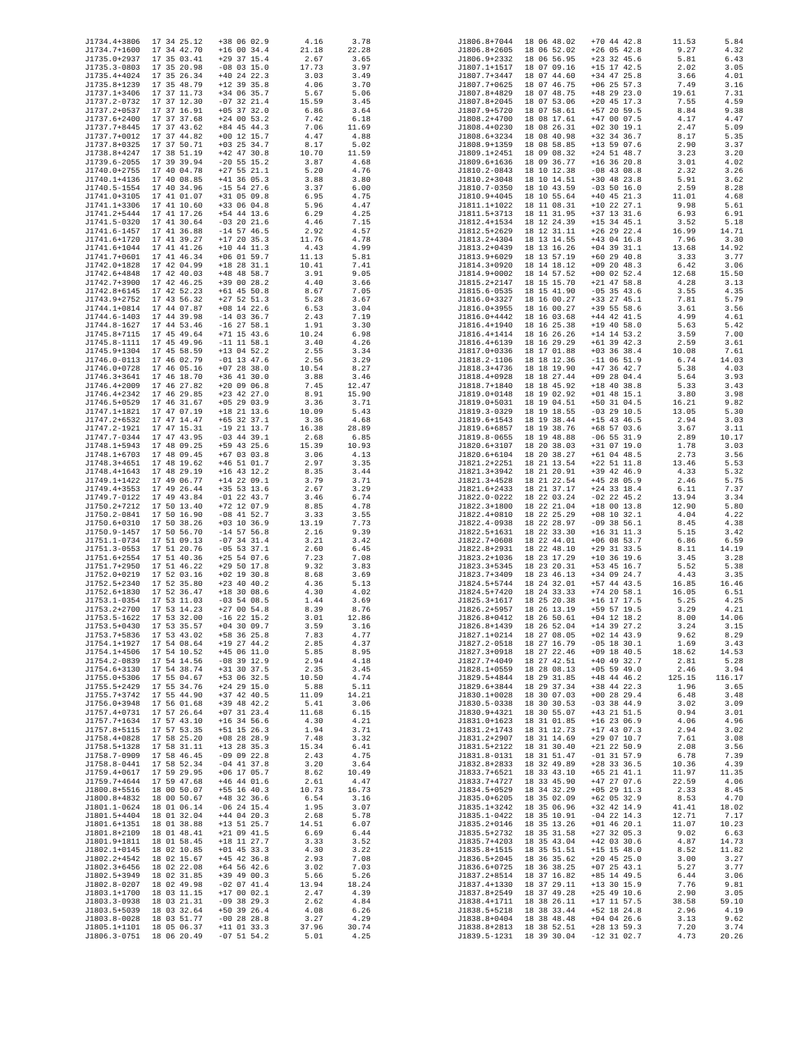| J1734.4+3806 | 17 34 25.12 | +38 06 02.9 | 4.16 | 3.78 |
| J1734.7+1600 | 17 34 42.70 | +16 00 34.4 | 21.18 | 22.28 |
| J1735.0+2937 | 17 35 03.41 | +29 37 15.4 | 2.67 | 3.65 |
| J1735.3-0803 | 17 35 20.98 | -08 03 15.0 | 17.73 | 3.97 |
| J1735.4+4024 | 17 35 26.34 | +40 24 22.3 | 3.03 | 3.49 |
| J1735.8+1239 | 17 35 48.79 | +12 39 35.8 | 4.06 | 3.70 |
| J1737.1+3406 | 17 37 11.73 | +34 06 35.7 | 5.67 | 5.06 |
| J1737.2-0732 | 17 37 12.30 | -07 32 21.4 | 15.59 | 3.45 |
| J1737.2+0537 | 17 37 16.91 | +05 37 32.0 | 6.86 | 3.64 |
| J1737.6+2400 | 17 37 37.68 | +24 00 53.2 | 7.42 | 6.18 |
| J1737.7+8445 | 17 37 43.62 | +84 45 44.3 | 7.06 | 11.69 |
| J1737.7+0012 | 17 37 44.82 | +00 12 15.7 | 4.47 | 4.88 |
| J1737.8+0325 | 17 37 50.71 | +03 25 34.7 | 8.17 | 5.02 |
| J1738.8+4247 | 17 38 51.19 | +42 47 30.8 | 10.70 | 11.59 |
| J1739.6-2055 | 17 39 39.94 | -20 55 15.2 | 3.87 | 4.68 |
| J1740.0+2755 | 17 40 04.78 | +27 55 21.1 | 5.20 | 4.76 |
| J1740.1+4136 | 17 40 08.85 | +41 36 05.3 | 3.88 | 3.80 |
| J1740.5-1554 | 17 40 34.96 | -15 54 27.6 | 3.37 | 6.00 |
| J1741.0+3105 | 17 41 01.07 | +31 05 09.8 | 6.95 | 4.75 |
| J1741.1+3306 | 17 41 10.60 | +33 06 04.8 | 5.96 | 4.47 |
| J1741.2+5444 | 17 41 17.26 | +54 44 13.6 | 6.29 | 4.25 |
| J1741.5-0320 | 17 41 30.64 | -03 20 21.6 | 4.46 | 7.15 |
| J1741.6-1457 | 17 41 36.88 | -14 57 46.5 | 2.92 | 4.57 |
| J1741.6+1720 | 17 41 39.27 | +17 20 35.3 | 11.76 | 4.78 |
| J1741.6+1044 | 17 41 41.26 | +10 44 11.3 | 4.43 | 4.99 |
| J1741.7+0601 | 17 41 46.34 | +06 01 59.7 | 11.13 | 5.81 |
| J1742.0+1828 | 17 42 04.99 | +18 28 31.1 | 10.41 | 7.41 |
| J1742.6+4848 | 17 42 40.03 | +48 48 58.7 | 3.91 | 9.05 |
| J1742.7+3900 | 17 42 46.25 | +39 00 28.2 | 4.40 | 3.66 |
| J1742.8+6145 | 17 42 52.23 | +61 45 50.8 | 8.67 | 7.05 |
| J1743.9+2752 | 17 43 56.32 | +27 52 51.3 | 5.28 | 3.67 |
| J1744.1+0814 | 17 44 07.87 | +08 14 22.6 | 6.53 | 3.04 |
| J1744.6-1403 | 17 44 39.98 | -14 03 36.7 | 2.43 | 7.19 |
| J1744.8-1627 | 17 44 53.46 | -16 27 58.1 | 1.91 | 3.30 |
| J1745.8+7115 | 17 45 49.64 | +71 15 43.6 | 10.24 | 6.98 |
| J1745.8-1111 | 17 45 49.96 | -11 11 58.1 | 3.40 | 4.26 |
| J1745.9+1304 | 17 45 58.59 | +13 04 52.2 | 2.55 | 3.34 |
| J1746.0-0113 | 17 46 02.79 | -01 13 47.6 | 2.56 | 3.29 |
| J1746.0+0728 | 17 46 05.16 | +07 28 38.0 | 10.54 | 8.27 |
| J1746.3+3641 | 17 46 18.70 | +36 41 30.0 | 3.88 | 3.46 |
| J1746.4+2009 | 17 46 27.82 | +20 09 06.8 | 7.45 | 12.47 |
| J1746.4+2342 | 17 46 29.85 | +23 42 27.0 | 8.91 | 15.90 |
| J1746.5+0529 | 17 46 31.67 | +05 29 03.9 | 3.36 | 3.71 |
| J1747.1+1821 | 17 47 07.19 | +18 21 13.6 | 10.09 | 5.43 |
| J1747.2+6532 | 17 47 14.47 | +65 32 37.1 | 3.36 | 4.68 |
| J1747.2-1921 | 17 47 15.31 | -19 21 13.7 | 16.38 | 28.89 |
| J1747.7-0344 | 17 47 43.95 | -03 44 39.1 | 2.68 | 6.85 |
| J1748.1+5943 | 17 48 09.25 | +59 43 25.6 | 15.39 | 10.93 |
| J1748.1+6703 | 17 48 09.45 | +67 03 03.8 | 3.06 | 4.13 |
| J1748.3+4651 | 17 48 19.62 | +46 51 01.7 | 2.97 | 3.35 |
| J1748.4+1643 | 17 48 29.19 | +16 43 12.2 | 8.35 | 3.44 |
| J1749.1+1422 | 17 49 06.77 | +14 22 09.1 | 3.79 | 3.71 |
| J1749.4+3553 | 17 49 26.44 | +35 53 13.6 | 2.67 | 3.29 |
| J1749.7-0122 | 17 49 43.84 | -01 22 43.7 | 3.46 | 6.74 |
| J1750.2+7212 | 17 50 13.40 | +72 12 07.9 | 8.85 | 4.78 |
| J1750.2-0841 | 17 50 16.90 | -08 41 52.7 | 3.33 | 3.55 |
| J1750.6+0310 | 17 50 38.26 | +03 10 36.9 | 13.19 | 7.73 |
| J1750.9-1457 | 17 50 56.70 | -14 57 56.8 | 2.16 | 9.39 |
| J1751.1-0734 | 17 51 09.13 | -07 34 31.4 | 3.21 | 3.42 |
| J1751.3-0553 | 17 51 20.76 | -05 53 37.1 | 2.60 | 6.45 |
| J1751.6+2554 | 17 51 40.36 | +25 54 07.6 | 7.23 | 7.08 |
| J1751.7+2950 | 17 51 46.22 | +29 50 17.8 | 9.32 | 3.83 |
| J1752.0+0219 | 17 52 03.16 | +02 19 30.8 | 8.68 | 3.69 |
| J1752.5+2340 | 17 52 35.80 | +23 40 40.2 | 4.36 | 5.13 |
| J1752.6+1830 | 17 52 36.47 | +18 30 08.6 | 4.30 | 4.02 |
| J1753.1-0354 | 17 53 11.03 | -03 54 08.5 | 1.44 | 3.69 |
| J1753.2+2700 | 17 53 14.23 | +27 00 54.8 | 8.39 | 8.76 |
| J1753.5-1622 | 17 53 32.00 | -16 22 15.2 | 3.01 | 12.86 |
| J1753.5+0430 | 17 53 35.57 | +04 30 09.7 | 3.59 | 3.16 |
| J1753.7+5836 | 17 53 43.02 | +58 36 25.8 | 7.83 | 4.77 |
| J1754.1+1927 | 17 54 08.64 | +19 27 44.2 | 2.85 | 4.37 |
| J1754.1+4506 | 17 54 10.52 | +45 06 11.0 | 5.85 | 8.95 |
| J1754.2-0839 | 17 54 14.56 | -08 39 12.9 | 2.94 | 4.18 |
| J1754.6+3130 | 17 54 38.74 | +31 30 37.5 | 2.35 | 3.45 |
| J1755.0+5306 | 17 55 04.67 | +53 06 32.5 | 10.50 | 4.74 |
| J1755.5+2429 | 17 55 34.76 | +24 29 15.0 | 5.88 | 5.11 |
| J1755.7+3742 | 17 55 44.90 | +37 42 40.5 | 11.09 | 14.21 |
| J1756.0+3948 | 17 56 01.68 | +39 48 42.2 | 5.41 | 3.06 |
| J1757.4+0731 | 17 57 26.64 | +07 31 23.4 | 11.68 | 6.15 |
| J1757.7+1634 | 17 57 43.10 | +16 34 56.6 | 4.30 | 4.21 |
| J1757.8+5115 | 17 57 53.35 | +51 15 26.3 | 1.94 | 3.71 |
| J1758.4+0828 | 17 58 25.20 | +08 28 28.9 | 7.48 | 3.32 |
| J1758.5+1328 | 17 58 31.11 | +13 28 35.3 | 15.34 | 6.41 |
| J1758.7-0909 | 17 58 46.45 | -09 09 22.8 | 2.43 | 4.75 |
| J1758.8-0441 | 17 58 52.34 | -04 41 37.8 | 3.20 | 3.64 |
| J1759.4+0617 | 17 59 29.95 | +06 17 05.7 | 8.62 | 10.49 |
| J1759.7+4644 | 17 59 47.68 | +46 44 01.6 | 2.61 | 4.47 |
| J1800.8+5516 | 18 00 50.07 | +55 16 40.3 | 10.73 | 16.73 |
| J1800.8+4832 | 18 00 50.67 | +48 32 36.6 | 6.54 | 3.16 |
| J1801.1-0624 | 18 01 06.14 | -06 24 15.4 | 1.95 | 3.07 |
| J1801.5+4404 | 18 01 32.04 | +44 04 20.3 | 2.68 | 5.78 |
| J1801.6+1351 | 18 01 38.88 | +13 51 25.7 | 14.51 | 6.07 |
| J1801.8+2109 | 18 01 48.41 | +21 09 41.5 | 6.69 | 6.44 |
| J1801.9+1811 | 18 01 58.45 | +18 11 27.7 | 3.33 | 3.52 |
| J1802.1+0145 | 18 02 10.85 | +01 45 33.3 | 4.30 | 3.22 |
| J1802.2+4542 | 18 02 15.67 | +45 42 36.8 | 2.93 | 7.08 |
| J1802.3+6456 | 18 02 22.08 | +64 56 42.6 | 3.02 | 7.03 |
| J1802.5+3949 | 18 02 31.85 | +39 49 00.3 | 5.66 | 5.26 |
| J1802.8-0207 | 18 02 49.98 | -02 07 41.4 | 13.94 | 18.24 |
| J1803.1+1700 | 18 03 11.15 | +17 00 02.1 | 2.47 | 4.39 |
| J1803.3-0938 | 18 03 21.31 | -09 38 29.3 | 2.62 | 4.84 |
| J1803.5+5039 | 18 03 32.64 | +50 39 26.4 | 4.08 | 6.26 |
| J1803.8-0028 | 18 03 51.77 | -00 28 28.8 | 3.27 | 4.29 |
| J1805.1+1101 | 18 05 06.37 | +11 01 33.3 | 37.96 | 30.74 |
| J1806.3-0751 | 18 06 20.49 | -07 51 54.2 | 5.01 | 4.25 |
| J1806.8+7044 | 18 06 48.02 | +70 44 42.8 | 11.53 | 5.84 |
| J1806.8+2605 | 18 06 52.02 | +26 05 42.8 | 9.27 | 4.32 |
| J1806.9+2332 | 18 06 56.95 | +23 32 45.6 | 5.81 | 6.43 |
| J1807.1+1517 | 18 07 09.16 | +15 17 42.5 | 2.02 | 3.05 |
| J1807.7+3447 | 18 07 44.60 | +34 47 25.8 | 3.66 | 4.01 |
| J1807.7+0625 | 18 07 46.75 | +06 25 57.3 | 7.49 | 3.16 |
| J1807.8+4829 | 18 07 48.75 | +48 29 23.0 | 19.61 | 7.31 |
| J1807.8+2045 | 18 07 53.06 | +20 45 17.3 | 7.55 | 4.59 |
| J1807.9+5720 | 18 07 58.61 | +57 20 59.5 | 8.84 | 9.38 |
| J1808.2+4700 | 18 08 17.61 | +47 00 07.5 | 4.17 | 4.47 |
| J1808.4+0230 | 18 08 26.31 | +02 30 19.1 | 2.47 | 5.09 |
| J1808.6+3234 | 18 08 40.98 | +32 34 36.7 | 8.17 | 5.35 |
| J1808.9+1359 | 18 08 58.85 | +13 59 07.6 | 2.90 | 3.37 |
| J1809.1+2451 | 18 09 08.32 | +24 51 48.7 | 3.23 | 3.20 |
| J1809.6+1636 | 18 09 36.77 | +16 36 20.8 | 3.01 | 4.02 |
| J1810.2-0843 | 18 10 12.38 | -08 43 08.8 | 2.32 | 3.26 |
| J1810.2+3048 | 18 10 14.51 | +30 48 23.8 | 5.91 | 3.62 |
| J1810.7-0350 | 18 10 43.59 | -03 50 16.0 | 2.59 | 8.28 |
| J1810.9+4045 | 18 10 55.64 | +40 45 21.3 | 11.01 | 4.68 |
| J1811.1+1022 | 18 11 08.31 | +10 22 27.1 | 9.98 | 5.61 |
| J1811.5+3713 | 18 11 31.95 | +37 13 31.6 | 6.93 | 6.91 |
| J1812.4+1534 | 18 12 24.39 | +15 34 45.1 | 3.52 | 5.18 |
| J1812.5+2629 | 18 12 31.11 | +26 29 22.4 | 16.99 | 14.71 |
| J1813.2+4304 | 18 13 14.55 | +43 04 16.8 | 7.96 | 3.30 |
| J1813.2+0439 | 18 13 16.26 | +04 39 31.1 | 13.68 | 14.92 |
| J1813.9+6029 | 18 13 57.19 | +60 29 40.8 | 3.33 | 3.77 |
| J1814.3+0920 | 18 14 18.12 | +09 20 48.3 | 6.42 | 3.06 |
| J1814.9+0002 | 18 14 57.52 | +00 02 52.4 | 12.68 | 15.50 |
| J1815.2+2147 | 18 15 15.70 | +21 47 58.8 | 4.28 | 3.13 |
| J1815.6-0535 | 18 15 41.90 | -05 35 43.6 | 3.55 | 4.35 |
| J1816.0+3327 | 18 16 00.27 | +33 27 45.1 | 7.81 | 5.79 |
| J1816.0+3955 | 18 16 00.27 | +39 55 58.6 | 3.61 | 3.56 |
| J1816.0+4442 | 18 16 03.68 | +44 42 41.5 | 4.99 | 4.61 |
| J1816.4+1940 | 18 16 25.38 | +19 40 58.0 | 5.63 | 5.42 |
| J1816.4+1414 | 18 16 26.26 | +14 14 53.2 | 3.59 | 7.00 |
| J1816.4+6139 | 18 16 29.29 | +61 39 42.3 | 2.59 | 3.61 |
| J1817.0+0336 | 18 17 01.88 | +03 36 38.4 | 10.08 | 7.61 |
| J1818.2-1106 | 18 18 12.36 | -11 06 51.9 | 6.74 | 14.03 |
| J1818.3+4736 | 18 18 19.90 | +47 36 42.7 | 5.38 | 4.03 |
| J1818.4+0928 | 18 18 27.44 | +09 28 04.4 | 5.64 | 3.93 |
| J1818.7+1840 | 18 18 45.92 | +18 40 38.8 | 5.33 | 3.43 |
| J1819.0+0148 | 18 19 02.92 | +01 48 15.1 | 3.80 | 3.98 |
| J1819.0+5031 | 18 19 04.51 | +50 31 04.5 | 16.21 | 9.82 |
| J1819.3-0329 | 18 19 18.55 | -03 29 10.5 | 13.05 | 5.30 |
| J1819.6+1543 | 18 19 38.44 | +15 43 46.5 | 2.94 | 3.03 |
| J1819.6+6857 | 18 19 38.76 | +68 57 03.6 | 3.67 | 3.11 |
| J1819.8-0655 | 18 19 48.88 | -06 55 31.9 | 2.89 | 10.17 |
| J1820.6+3107 | 18 20 38.03 | +31 07 19.0 | 1.78 | 3.03 |
| J1820.6+6104 | 18 20 38.27 | +61 04 48.5 | 2.73 | 3.56 |
| J1821.2+2251 | 18 21 13.54 | +22 51 11.8 | 13.46 | 5.53 |
| J1821.3+3942 | 18 21 20.91 | +39 42 46.9 | 4.33 | 5.32 |
| J1821.3+4528 | 18 21 22.54 | +45 28 05.9 | 2.46 | 5.75 |
| J1821.6+2433 | 18 21 37.17 | +24 33 18.4 | 6.11 | 7.37 |
| J1822.0-0222 | 18 22 03.24 | -02 22 45.2 | 13.94 | 3.34 |
| J1822.3+1800 | 18 22 21.04 | +18 00 13.8 | 12.90 | 5.80 |
| J1822.4+0810 | 18 22 25.29 | +08 10 32.1 | 4.04 | 4.22 |
| J1822.4-0938 | 18 22 28.97 | -09 38 56.1 | 8.45 | 4.38 |
| J1822.5+1631 | 18 22 33.30 | +16 31 11.3 | 5.15 | 3.42 |
| J1822.7+0608 | 18 22 44.01 | +06 08 53.7 | 6.86 | 6.59 |
| J1822.8+2931 | 18 22 48.10 | +29 31 33.5 | 8.11 | 14.19 |
| J1823.2+1036 | 18 23 17.29 | +10 36 19.6 | 3.45 | 3.28 |
| J1823.3+5345 | 18 23 20.31 | +53 45 16.7 | 5.52 | 5.38 |
| J1823.7+3409 | 18 23 46.13 | +34 09 24.7 | 4.43 | 3.35 |
| J1824.5+5744 | 18 24 32.01 | +57 44 43.5 | 16.85 | 16.46 |
| J1824.5+7420 | 18 24 33.33 | +74 20 58.1 | 16.05 | 6.51 |
| J1825.3+1617 | 18 25 20.38 | +16 17 17.5 | 5.25 | 4.25 |
| J1826.2+5957 | 18 26 13.19 | +59 57 19.5 | 3.29 | 4.21 |
| J1826.8+0412 | 18 26 50.61 | +04 12 18.2 | 8.00 | 14.06 |
| J1826.8+1439 | 18 26 52.04 | +14 39 27.2 | 3.24 | 3.15 |
| J1827.1+0214 | 18 27 08.05 | +02 14 43.9 | 9.62 | 8.29 |
| J1827.2-0518 | 18 27 16.79 | -05 18 30.1 | 1.69 | 3.43 |
| J1827.3+0918 | 18 27 22.46 | +09 18 40.5 | 18.62 | 14.53 |
| J1827.7+4049 | 18 27 42.51 | +40 49 32.7 | 2.81 | 5.28 |
| J1828.1+0559 | 18 28 08.13 | +05 59 49.0 | 2.46 | 3.94 |
| J1829.5+4844 | 18 29 31.85 | +48 44 46.2 | 125.15 | 116.17 |
| J1829.6+3844 | 18 29 37.34 | +38 44 22.3 | 1.96 | 3.65 |
| J1830.1+0028 | 18 30 07.03 | +00 28 29.4 | 6.48 | 3.48 |
| J1830.5-0338 | 18 30 30.53 | -03 38 44.9 | 3.02 | 3.09 |
| J1830.9+4321 | 18 30 55.07 | +43 21 51.5 | 0.94 | 3.01 |
| J1831.0+1623 | 18 31 01.85 | +16 23 06.9 | 4.06 | 4.96 |
| J1831.2+1743 | 18 31 12.73 | +17 43 07.3 | 2.94 | 3.02 |
| J1831.2+2907 | 18 31 14.69 | +29 07 10.7 | 7.61 | 3.08 |
| J1831.5+2122 | 18 31 30.40 | +21 22 50.9 | 2.08 | 3.56 |
| J1831.8-0131 | 18 31 51.47 | -01 31 57.9 | 6.78 | 7.39 |
| J1832.8+2833 | 18 32 49.89 | +28 33 36.5 | 10.36 | 4.39 |
| J1833.7+6521 | 18 33 43.10 | +65 21 41.1 | 11.97 | 11.35 |
| J1833.7+4727 | 18 33 45.90 | +47 27 07.6 | 22.59 | 4.06 |
| J1834.5+0529 | 18 34 32.29 | +05 29 11.3 | 2.33 | 8.45 |
| J1835.0+6205 | 18 35 02.09 | +62 05 32.9 | 8.53 | 4.70 |
| J1835.1+3242 | 18 35 06.96 | +32 42 14.9 | 41.41 | 18.02 |
| J1835.1-0422 | 18 35 10.91 | -04 22 14.3 | 12.71 | 7.17 |
| J1835.2+0146 | 18 35 13.26 | +01 46 20.1 | 11.07 | 10.23 |
| J1835.5+2732 | 18 35 31.58 | +27 32 05.3 | 9.02 | 6.63 |
| J1835.7+4203 | 18 35 43.04 | +42 03 30.6 | 4.87 | 14.73 |
| J1835.8+1515 | 18 35 51.51 | +15 15 48.0 | 8.52 | 11.82 |
| J1836.5+2045 | 18 36 35.62 | +20 45 25.0 | 3.00 | 3.27 |
| J1836.6+0725 | 18 36 38.25 | +07 25 43.1 | 5.27 | 3.77 |
| J1837.2+8514 | 18 37 16.82 | +85 14 49.5 | 6.44 | 3.06 |
| J1837.4+1330 | 18 37 29.11 | +13 30 15.9 | 7.76 | 9.81 |
| J1837.8+2549 | 18 37 49.28 | +25 49 10.6 | 2.90 | 3.05 |
| J1838.4+1711 | 18 38 26.11 | +17 11 57.5 | 38.58 | 59.10 |
| J1838.5+5218 | 18 38 33.44 | +52 18 24.8 | 2.96 | 4.19 |
| J1838.8+0404 | 18 38 48.48 | +04 04 26.6 | 3.13 | 9.62 |
| J1838.8+2813 | 18 38 52.51 | +28 13 59.3 | 7.20 | 3.74 |
| J1839.5-1231 | 18 39 30.04 | -12 31 02.7 | 4.73 | 20.26 |